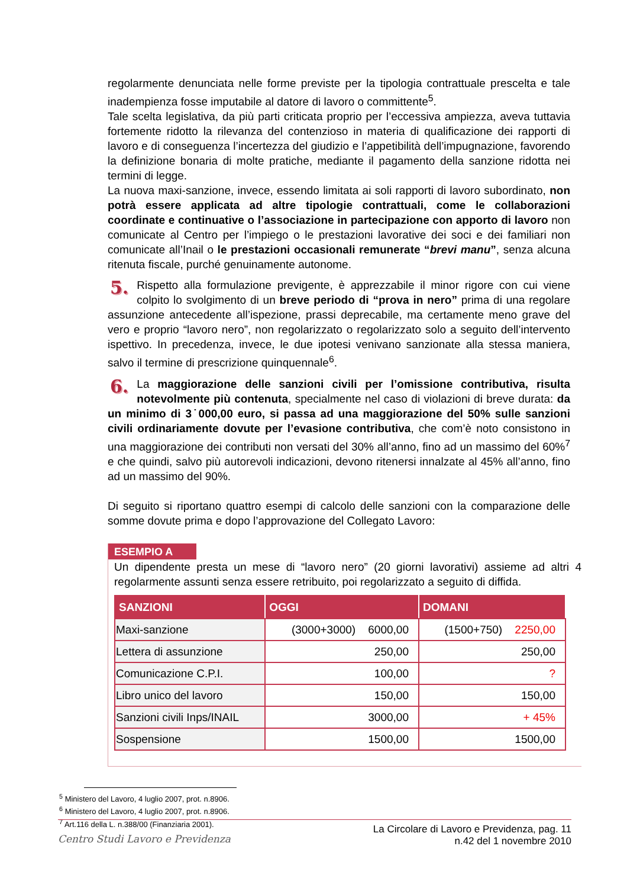regolarmente denunciata nelle forme previste per la tipologia contrattuale prescelta e tale inadempienza fosse imputabile al datore di lavoro o committente<sup>5</sup>.
Tale scelta legislativa, da più parti criticata proprio per l’eccessiva ampiezza, aveva tuttavia fortemente ridotto la rilevanza del contenzioso in materia di qualificazione dei rapporti di lavoro e di conseguenza l’incertezza del giudizio e l’appetibilità dell’impugnazione, favorendo la definizione bonaria di molte pratiche, mediante il pagamento della sanzione ridotta nei termini di legge.
La nuova maxi-sanzione, invece, essendo limitata ai soli rapporti di lavoro subordinato, non potrà essere applicata ad altre tipologie contrattuali, come le collaborazioni coordinate e continuative o l’associazione in partecipazione con apporto di lavoro non comunicate al Centro per l’impiego o le prestazioni lavorative dei soci e dei familiari non comunicate all’Inail o le prestazioni occasionali remunerate “brevi manu”, senza alcuna ritenuta fiscale, purché genuinamente autonome.
5. Rispetto alla formulazione previgente, è apprezzabile il minor rigore con cui viene colpito lo svolgimento di un breve periodo di “prova in nero” prima di una regolare assunzione antecedente all’ispezione, prassi deprecabile, ma certamente meno grave del vero e proprio “lavoro nero”, non regolarizzato o regolarizzato solo a seguito dell’intervento ispettivo. In precedenza, invece, le due ipotesi venivano sanzionate alla stessa maniera, salvo il termine di prescrizione quinquennale<sup>6</sup>.
6. La maggiorazione delle sanzioni civili per l’omissione contributiva, risulta notevolmente più contenuta, specialmente nel caso di violazioni di breve durata: da un minimo di 3˙000,00 euro, si passa ad una maggiorazione del 50% sulle sanzioni civili ordinariamente dovute per l’evasione contributiva, che com’è noto consistono in una maggiorazione dei contributi non versati del 30% all’anno, fino ad un massimo del 60%<sup>7</sup> e che quindi, salvo più autorevoli indicazioni, devono ritenersi innalzate al 45% all’anno, fino ad un massimo del 90%.
Di seguito si riportano quattro esempi di calcolo delle sanzioni con la comparazione delle somme dovute prima e dopo l’approvazione del Collegato Lavoro:
ESEMPIO A
Un dipendente presta un mese di “lavoro nero” (20 giorni lavorativi) assieme ad altri 4 regolarmente assunti senza essere retribuito, poi regolarizzato a seguito di diffida.
| SANZIONI | OGGI | DOMANI |
| --- | --- | --- |
| Maxi-sanzione | (3000+3000) 6000,00 | (1500+750) 2250,00 |
| Lettera di assunzione | 250,00 | 250,00 |
| Comunicazione C.P.I. | 100,00 | ? |
| Libro unico del lavoro | 150,00 | 150,00 |
| Sanzioni civili Inps/INAIL | 3000,00 | + 45% |
| Sospensione | 1500,00 | 1500,00 |
<sup>5</sup> Ministero del Lavoro, 4 luglio 2007, prot. n.8906.
<sup>6</sup> Ministero del Lavoro, 4 luglio 2007, prot. n.8906.
<sup>7</sup> Art.116 della L. n.388/00 (Finanziaria 2001).
Centro Studi Lavoro e Previdenza
La Circolare di Lavoro e Previdenza, pag. 11
n.42 del 1 novembre 2010